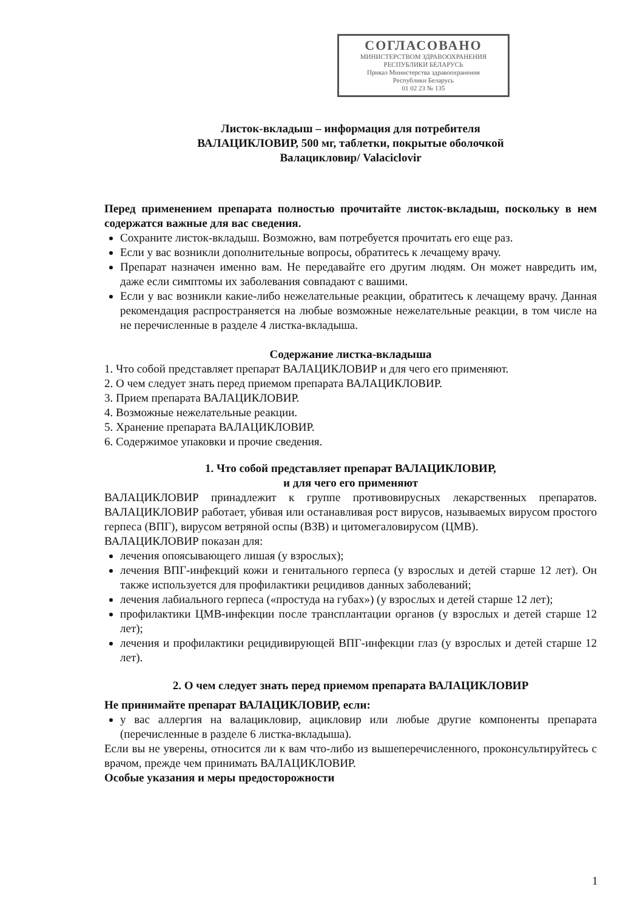СОГЛАСОВАНО
МИНИСТЕРСТВОМ ЗДРАВООХРАНЕНИЯ
РЕСПУБЛИКИ БЕЛАРУСЬ
Приказ Министерства здравоохранения
Республики Беларусь
01 02 23 № 135
Листок-вкладыш – информация для потребителя
ВАЛАЦИКЛОВИР, 500 мг, таблетки, покрытые оболочкой
Валацикловир/ Valaciclovir
Перед применением препарата полностью прочитайте листок-вкладыш, поскольку в нем содержатся важные для вас сведения.
Сохраните листок-вкладыш. Возможно, вам потребуется прочитать его еще раз.
Если у вас возникли дополнительные вопросы, обратитесь к лечащему врачу.
Препарат назначен именно вам. Не передавайте его другим людям. Он может навредить им, даже если симптомы их заболевания совпадают с вашими.
Если у вас возникли какие-либо нежелательные реакции, обратитесь к лечащему врачу. Данная рекомендация распространяется на любые возможные нежелательные реакции, в том числе на не перечисленные в разделе 4 листка-вкладыша.
Содержание листка-вкладыша
1. Что собой представляет препарат ВАЛАЦИКЛОВИР и для чего его применяют.
2. О чем следует знать перед приемом препарата ВАЛАЦИКЛОВИР.
3. Прием препарата ВАЛАЦИКЛОВИР.
4. Возможные нежелательные реакции.
5. Хранение препарата ВАЛАЦИКЛОВИР.
6. Содержимое упаковки и прочие сведения.
1. Что собой представляет препарат ВАЛАЦИКЛОВИР,
и для чего его применяют
ВАЛАЦИКЛОВИР принадлежит к группе противовирусных лекарственных препаратов. ВАЛАЦИКЛОВИР работает, убивая или останавливая рост вирусов, называемых вирусом простого герпеса (ВПГ), вирусом ветряной оспы (ВЗВ) и цитомегаловирусом (ЦМВ).
ВАЛАЦИКЛОВИР показан для:
лечения опоясывающего лишая (у взрослых);
лечения ВПГ-инфекций кожи и генитального герпеса (у взрослых и детей старше 12 лет). Он также используется для профилактики рецидивов данных заболеваний;
лечения лабиального герпеса («простуда на губах») (у взрослых и детей старше 12 лет);
профилактики ЦМВ-инфекции после трансплантации органов (у взрослых и детей старше 12 лет);
лечения и профилактики рецидивирующей ВПГ-инфекции глаз (у взрослых и детей старше 12 лет).
2. О чем следует знать перед приемом препарата ВАЛАЦИКЛОВИР
Не принимайте препарат ВАЛАЦИКЛОВИР, если:
у вас аллергия на валацикловир, ацикловир или любые другие компоненты препарата (перечисленные в разделе 6 листка-вкладыша).
Если вы не уверены, относится ли к вам что-либо из вышеперечисленного, проконсультируйтесь с врачом, прежде чем принимать ВАЛАЦИКЛОВИР.
Особые указания и меры предосторожности
1